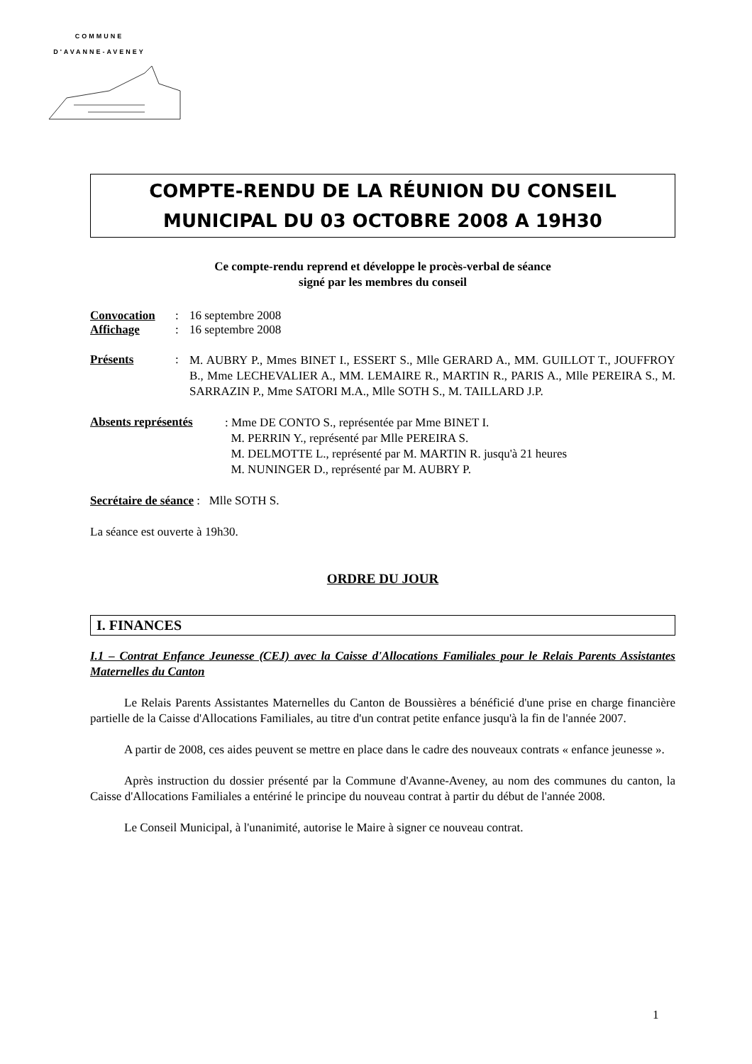COMMUNE
D'AVANNE-AVENEY
COMPTE-RENDU DE LA RÉUNION DU CONSEIL
MUNICIPAL DU 03 OCTOBRE 2008 A 19H30
Ce compte-rendu reprend et développe le procès-verbal de séance
signé par les membres du conseil
Convocation: 16 septembre 2008
Affichage: 16 septembre 2008
Présents:
M. AUBRY P., Mmes BINET I., ESSERT S., Mlle GERARD A., MM. GUILLOT T., JOUFFROY B., Mme LECHEVALIER A., MM. LEMAIRE R., MARTIN R., PARIS A., Mlle PEREIRA S., M. SARRAZIN P., Mme SATORI M.A., Mlle SOTH S., M. TAILLARD J.P.
Absents représentés
: Mme DE CONTO S., représentée par Mme BINET I.
M. PERRIN Y., représenté par Mlle PEREIRA S.
M. DELMOTTE L., représenté par M. MARTIN R. jusqu'à 21 heures
M. NUNINGER D., représenté par M. AUBRY P.
Secrétaire de séance : Mlle SOTH S.
La séance est ouverte à 19h30.
ORDRE DU JOUR
I. FINANCES
I.1 – Contrat Enfance Jeunesse (CEJ) avec la Caisse d'Allocations Familiales pour le Relais Parents Assistantes Maternelles du Canton
Le Relais Parents Assistantes Maternelles du Canton de Boussières a bénéficié d'une prise en charge financière partielle de la Caisse d'Allocations Familiales, au titre d'un contrat petite enfance jusqu'à la fin de l'année 2007.
A partir de 2008, ces aides peuvent se mettre en place dans le cadre des nouveaux contrats « enfance jeunesse ».
Après instruction du dossier présenté par la Commune d'Avanne-Aveney, au nom des communes du canton, la Caisse d'Allocations Familiales a entériné le principe du nouveau contrat à partir du début de l'année 2008.
Le Conseil Municipal, à l'unanimité, autorise le Maire à signer ce nouveau contrat.
1